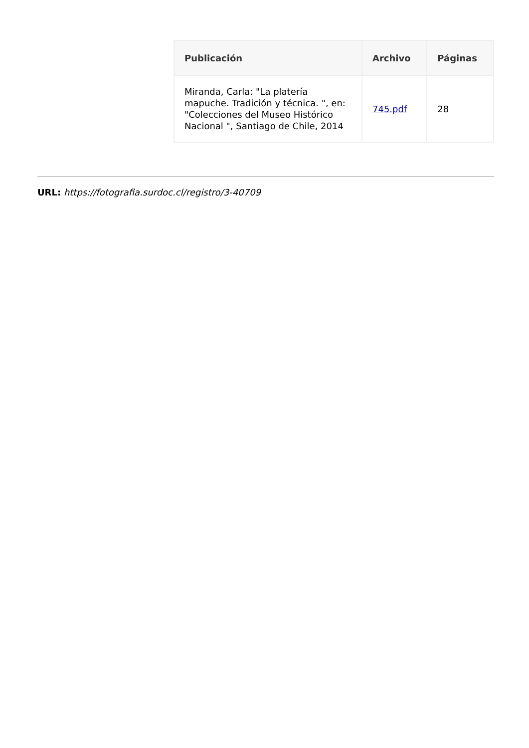| Publicación | Archivo | Páginas |
| --- | --- | --- |
| Miranda, Carla: "La platería mapuche. Tradición y técnica. ", en: "Colecciones del Museo Histórico Nacional ", Santiago de Chile, 2014 | 745.pdf | 28 |
URL: https://fotografia.surdoc.cl/registro/3-40709